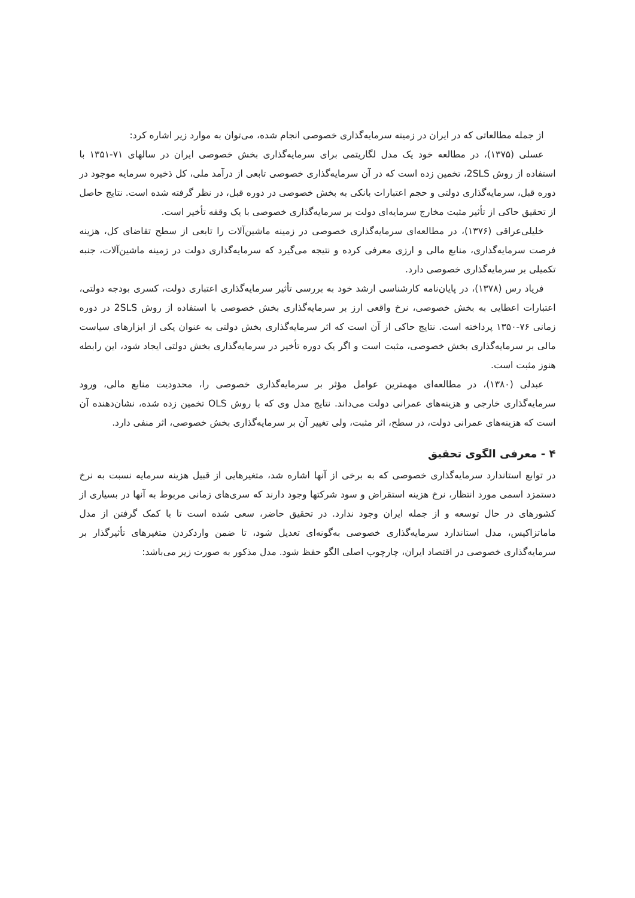از جمله مطالعاتی که در ایران در زمینه سرمایه‌گذاری خصوصی انجام شده، می‌توان به موارد زیر اشاره کرد:
عسلی (۱۳۷۵)، در مطالعه خود یک مدل لگاریتمی برای سرمایه‌گذاری بخش خصوصی ایران در سالهای ۷۱-۱۳۵۱ با استفاده از روش 2SLS، تخمین زده است که در آن سرمایه‌گذاری خصوصی تابعی از درآمد ملی، کل ذخیره سرمایه موجود در دوره قبل، سرمایه‌گذاری دولتی و حجم اعتبارات بانکی به بخش خصوصی در دوره قبل، در نظر گرفته شده است. نتایج حاصل از تحقیق حاکی از تأثیر مثبت مخارج سرمایه‌ای دولت بر سرمایه‌گذاری خصوصی با یک وقفه تأخیر است.
خلیلی‌عراقی (۱۳۷۶)، در مطالعه‌ای سرمایه‌گذاری خصوصی در زمینه ماشین‌آلات را تابعی از سطح تقاضای کل، هزینه فرصت سرمایه‌گذاری، منابع مالی و ارزی معرفی کرده و نتیجه می‌گیرد که سرمایه‌گذاری دولت در زمینه ماشین‌آلات، جنبه تکمیلی بر سرمایه‌گذاری خصوصی دارد.
فریاد رس (۱۳۷۸)، در پایان‌نامه کارشناسی ارشد خود به بررسی تأثیر سرمایه‌گذاری اعتباری دولت، کسری بودجه دولتی، اعتبارات اعطایی به بخش خصوصی، نرخ واقعی ارز بر سرمایه‌گذاری بخش خصوصی با استفاده از روش 2SLS در دوره زمانی ۷۶-۱۳۵۰ پرداخته است. نتایج حاکی از آن است که اثر سرمایه‌گذاری بخش دولتی به عنوان یکی از ابزارهای سیاست مالی بر سرمایه‌گذاری بخش خصوصی، مثبت است و اگر یک دوره تأخیر در سرمایه‌گذاری بخش دولتی ایجاد شود، این رابطه هنوز مثبت است.
عبدلی (۱۳۸۰)، در مطالعه‌ای مهمترین عوامل مؤثر بر سرمایه‌گذاری خصوصی را، محدودیت منابع مالی، ورود سرمایه‌گذاری خارجی و هزینه‌های عمرانی دولت می‌داند. نتایج مدل وی که با روش OLS تخمین زده شده، نشان‌دهنده آن است که هزینه‌های عمرانی دولت، در سطح، اثر مثبت، ولی تغییر آن بر سرمایه‌گذاری بخش خصوصی، اثر منفی دارد.
۴ - معرفی الگوی تحقیق
در توابع استاندارد سرمایه‌گذاری خصوصی که به برخی از آنها اشاره شد، متغیرهایی از قبیل هزینه سرمایه نسبت به نرخ دستمزد اسمی مورد انتظار، نرخ هزینه استقراض و سود شرکتها وجود دارند که سری‌های زمانی مربوط به آنها در بسیاری از کشورهای در حال توسعه و از جمله ایران وجود ندارد. در تحقیق حاضر، سعی شده است تا با کمک گرفتن از مدل ماماتزاکیس، مدل استاندارد سرمایه‌گذاری خصوصی به‌گونه‌ای تعدیل شود، تا ضمن واردکردن متغیرهای تأثیرگذار بر سرمایه‌گذاری خصوصی در اقتصاد ایران، چارچوب اصلی الگو حفظ شود. مدل مذکور به صورت زیر می‌باشد: